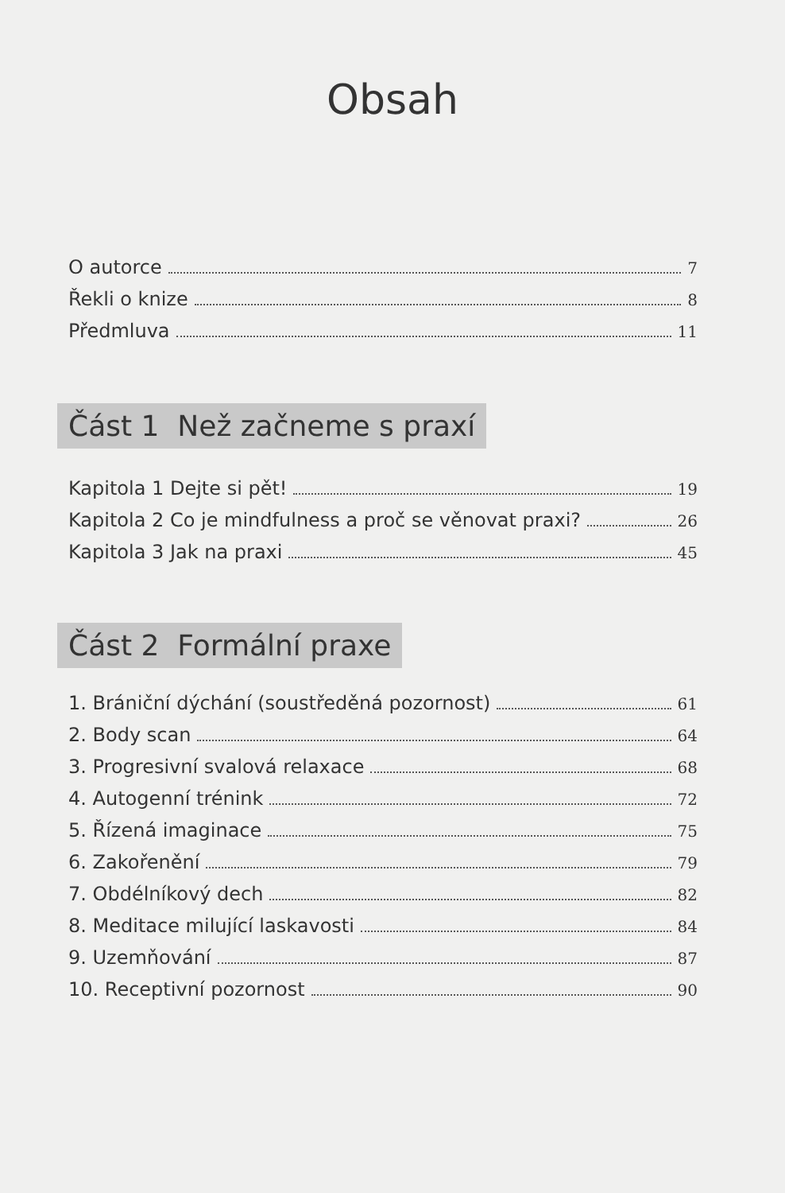Obsah
O autorce 7
Řekli o knize 8
Předmluva 11
Část 1 Než začneme s praxí
Kapitola 1 Dejte si pět! 19
Kapitola 2 Co je mindfulness a proč se věnovat praxi? 26
Kapitola 3 Jak na praxi 45
Část 2 Formální praxe
1. Brániční dýchání (soustředěná pozornost) 61
2. Body scan 64
3. Progresivní svalová relaxace 68
4. Autogenní trénink 72
5. Řízená imaginace 75
6. Zakořenění 79
7. Obdélníkový dech 82
8. Meditace milující laskavosti 84
9. Uzemňování 87
10. Receptivní pozornost 90